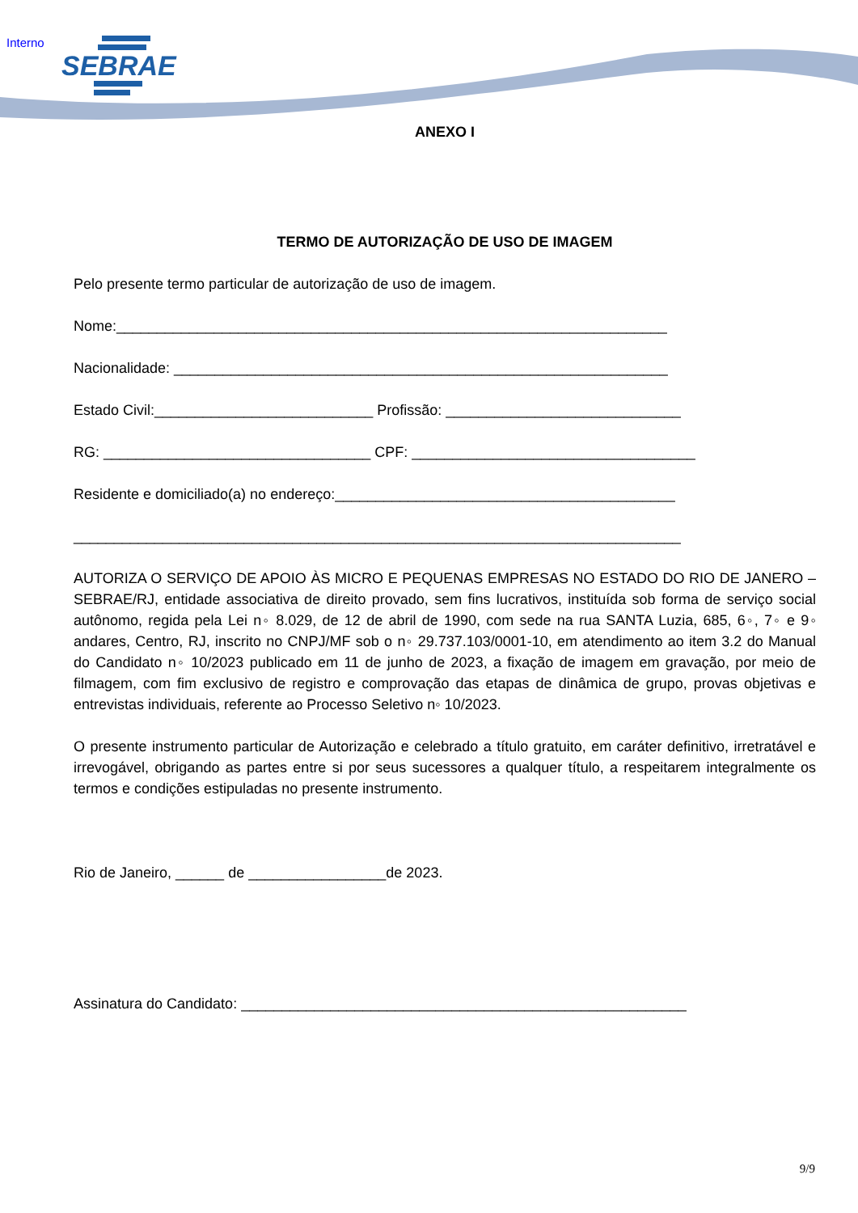Interno SEBRAE
ANEXO I
TERMO DE AUTORIZAÇÃO DE USO DE IMAGEM
Pelo presente termo particular de autorização de uso de imagem.
Nome:____________________________________________________________________
Nacionalidade: _____________________________________________________________
Estado Civil:___________________________ Profissão: _____________________________
RG: _________________________________ CPF: ___________________________________
Residente e domiciliado(a) no endereço:__________________________________________
___________________________________________________________________________
AUTORIZA O SERVIÇO DE APOIO ÀS MICRO E PEQUENAS EMPRESAS NO ESTADO DO RIO DE JANERO – SEBRAE/RJ, entidade associativa de direito provado, sem fins lucrativos, instituída sob forma de serviço social autônomo, regida pela Lei n◦ 8.029, de 12 de abril de 1990, com sede na rua SANTA Luzia, 685, 6◦, 7◦ e 9◦ andares, Centro, RJ, inscrito no CNPJ/MF sob o n◦ 29.737.103/0001-10, em atendimento ao item 3.2 do Manual do Candidato n◦ 10/2023 publicado em 11 de junho de 2023, a fixação de imagem em gravação, por meio de filmagem, com fim exclusivo de registro e comprovação das etapas de dinâmica de grupo, provas objetivas e entrevistas individuais, referente ao Processo Seletivo n◦ 10/2023.
O presente instrumento particular de Autorização e celebrado a título gratuito, em caráter definitivo, irretratável e irrevogável, obrigando as partes entre si por seus sucessores a qualquer título, a respeitarem integralmente os termos e condições estipuladas no presente instrumento.
Rio de Janeiro, ______ de _________________de 2023.
Assinatura do Candidato: _______________________________________________________
9/9